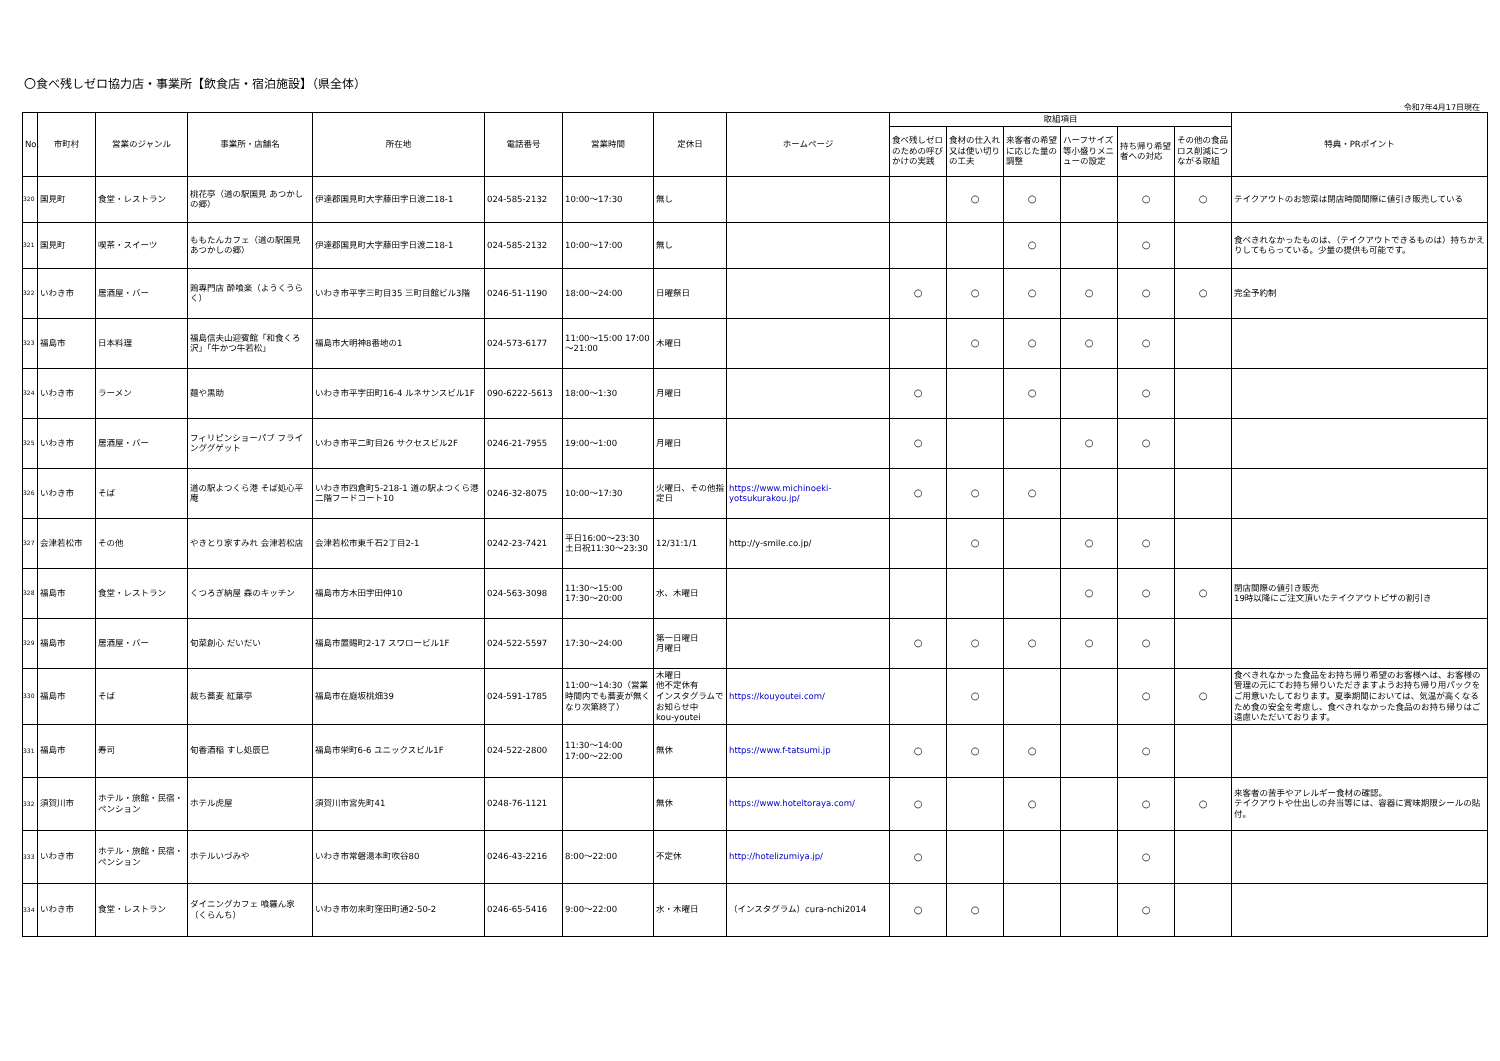〇食べ残しゼロ協力店・事業所【飲食店・宿泊施設】（県全体）
令和7年4月17日現在
| No. | 市町村 | 営業のジャンル | 事業所・店舗名 | 所在地 | 電話番号 | 営業時間 | 定休日 | ホームページ | 取組項目 | | | | | | 特典・PRポイント |
| --- | --- | --- | --- | --- | --- | --- | --- | --- | --- | --- | --- | --- | --- | --- | --- |
| | | | | | | | | | 食べ残しゼロのための呼びかけの実践 | 食材の仕入れ又は使い切りの工夫 | 来客者の希望に応じた量の調整 | ハーフサイズ等小盛りメニューの設定 | 持ち帰り希望者への対応 | その他の食品ロス削減につながる取組 | |
| 320 | 国見町 | 食堂・レストラン | 桃花亭（道の駅国見 あつかしの郷） | 伊達郡国見町大字藤田字日渡二18-1 | 024-585-2132 | 10:00～17:30 | 無し | | | ○ | ○ | | ○ | ○ | テイクアウトのお惣菜は閉店時間間際に値引き販売している |
| 321 | 国見町 | 喫茶・スイーツ | ももたんカフェ（道の駅国見 あつかしの郷） | 伊達郡国見町大字藤田字日渡二18-1 | 024-585-2132 | 10:00～17:00 | 無し | | | | ○ | | ○ | | 食べきれなかったものは、（テイクアウトできるものは）持ちかえりしてもらっている。少量の提供も可能です。 |
| 322 | いわき市 | 居酒屋・バー | 鶏専門店 酔喰楽（ようくうらく） | いわき市平字三町目35 三町目館ビル3階 | 0246-51-1190 | 18:00～24:00 | 日曜祭日 | | ○ | ○ | ○ | ○ | ○ | ○ | 完全予約制 |
| 323 | 福島市 | 日本料理 | 福島信夫山迎賓館「和食くろ沢」「牛かつ牛若松」 | 福島市大明神8番地の1 | 024-573-6177 | 11:00～15:00 17:00～21:00 | 木曜日 | | | ○ | ○ | ○ | ○ | | |
| 324 | いわき市 | ラーメン | 麺や黒助 | いわき市平字田町16-4 ルネサンスビル1F | 090-6222-5613 | 18:00～1:30 | 月曜日 | | ○ | | ○ | | ○ | | |
| 325 | いわき市 | 居酒屋・バー | フィリピンショーパブ フラインググゲット | いわき市平二町目26 サクセスビル2F | 0246-21-7955 | 19:00～1:00 | 月曜日 | | ○ | | | ○ | ○ | | |
| 326 | いわき市 | そば | 道の駅よつくら港 そば処心平庵 | いわき市四倉町5-218-1 道の駅よつくら港二階フードコート10 | 0246-32-8075 | 10:00～17:30 | 火曜日、その他指定日 | https://www.michinoeki-yotsukurakou.jp/ | ○ | ○ | ○ | | | | |
| 327 | 会津若松市 | その他 | やきとり家すみれ 会津若松店 | 会津若松市東千石2丁目2-1 | 0242-23-7421 | 平日16:00～23:30 土日祝11:30～23:30 | 12/31:1/1 | http://y-smile.co.jp/ | | ○ | | ○ | ○ | | |
| 328 | 福島市 | 食堂・レストラン | くつろぎ納屋 森のキッチン | 福島市方木田字田仲10 | 024-563-3098 | 11:30～15:00 17:30～20:00 | 水、木曜日 | | | | | ○ | ○ | ○ | 閉店間際の値引き販売 19時以降にご注文頂いたテイクアウトピザの割引き |
| 329 | 福島市 | 居酒屋・バー | 旬菜創心 だいだい | 福島市置賜町2-17 スワロービル1F | 024-522-5597 | 17:30～24:00 | 第一日曜日 月曜日 | | ○ | ○ | ○ | ○ | ○ | | |
| 330 | 福島市 | そば | 裁ち蕎麦 紅葉亭 | 福島市在庭坂桃畑39 | 024-591-1785 | 11:00～14:30（営業時間内でも蕎麦が無くなり次第終了） | 木曜日 他不定休有 インスタグラムでお知らせ中 kou-youtei | https://kouyoutei.com/ | | ○ | | | ○ | ○ | 食べきれなかった食品をお持ち帰り希望のお客様へは、お客様の管理の元にてお持ち帰りいただきますようお持ち帰り用パックをご用意いたしております。夏季期間においては、気温が高くなるため食の安全を考慮し、食べきれなかった食品のお持ち帰りはご遠慮いただいております。 |
| 331 | 福島市 | 寿司 | 旬香酒稲 すし処辰巳 | 福島市栄町6-6 ユニックスビル1F | 024-522-2800 | 11:30～14:00 17:00～22:00 | 無休 | https://www.f-tatsumi.jp | ○ | ○ | ○ | | ○ | | |
| 332 | 須賀川市 | ホテル・旅館・民宿・ペンション | ホテル虎屋 | 須賀川市宮先町41 | 0248-76-1121 | | 無休 | https://www.hoteltoraya.com/ | ○ | | ○ | | ○ | ○ | 来客者の苦手やアレルギー食材の確認。 テイクアウトや仕出しの弁当等には、容器に賞味期限シールの貼付。 |
| 333 | いわき市 | ホテル・旅館・民宿・ペンション | ホテルいづみや | いわき市常磐湯本町吹谷80 | 0246-43-2216 | 8:00～22:00 | 不定休 | http://hotelizumiya.jp/ | ○ | | | | ○ | | |
| 334 | いわき市 | 食堂・レストラン | ダイニングカフェ 喰羅ん家（くらんち） | いわき市勿来町窪田町通2-50-2 | 0246-65-5416 | 9:00～22:00 | 水・木曜日 | （インスタグラム）cura-nchi2014 | ○ | ○ | | | ○ | | |